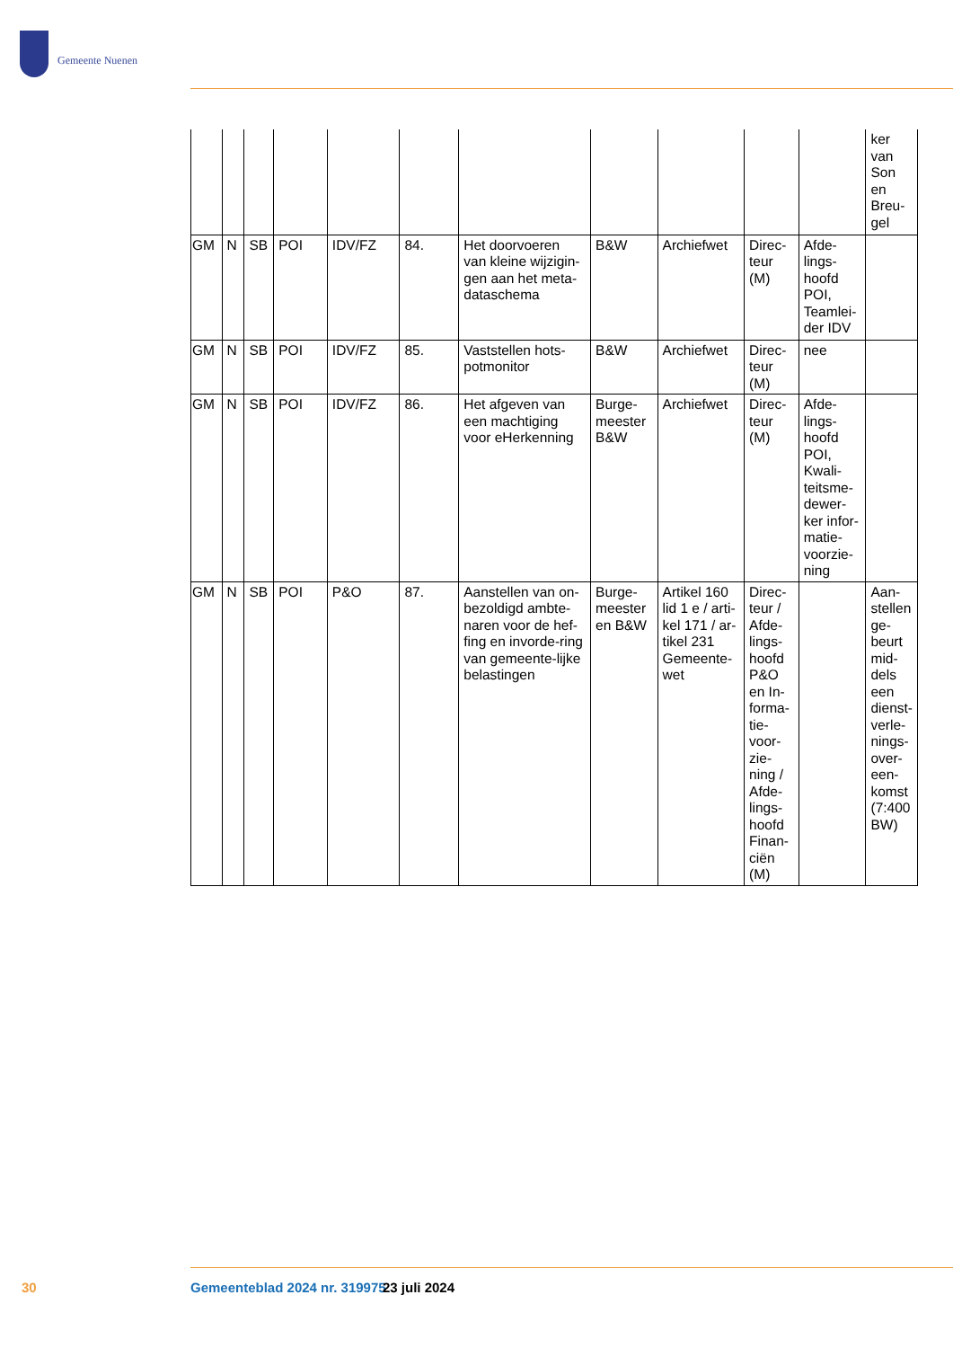Gemeente Nuenen
| | | | | | | | | | | | ker van Son en Breu-gel |
| GM | N | SB | POI | IDV/FZ | 84. | Het doorvoeren van kleine wijzigin-gen aan het meta-dataschema | B&W | Archiefwet | Direc-teur (M) | Afde-lings-hoofd POI, Teamlei-der IDV | |
| GM | N | SB | POI | IDV/FZ | 85. | Vaststellen hots-potmonitor | B&W | Archiefwet | Direc-teur (M) | nee | |
| GM | N | SB | POI | IDV/FZ | 86. | Het afgeven van een machtiging voor eHerkenning | Burge-meester B&W | Archiefwet | Direc-teur (M) | Afde-lings-hoofd POI, Kwali-teitsme-dewer-ker infor-matie-voorzie-ning | |
| GM | N | SB | POI | P&O | 87. | Aanstellen van on-bezoldigd ambte-naren voor de hef-fing en invorde-ring van gemeente-lijke belastingen | Burge-meester en B&W | Artikel 160 lid 1 e / arti-kel 171 / ar-tikel 231 Gemeente-wet | Direc-teur / Afde-lings-hoofd P&O en In-forma-tie-voor-zie-ning / Afde-lings-hoofd Finan-ciën (M) | | Aan-stellen ge-beurt mid-dels een dienst-verle-nings-over-een-komst (7:400 BW) |
30 Gemeenteblad 2024 nr. 319975 23 juli 2024